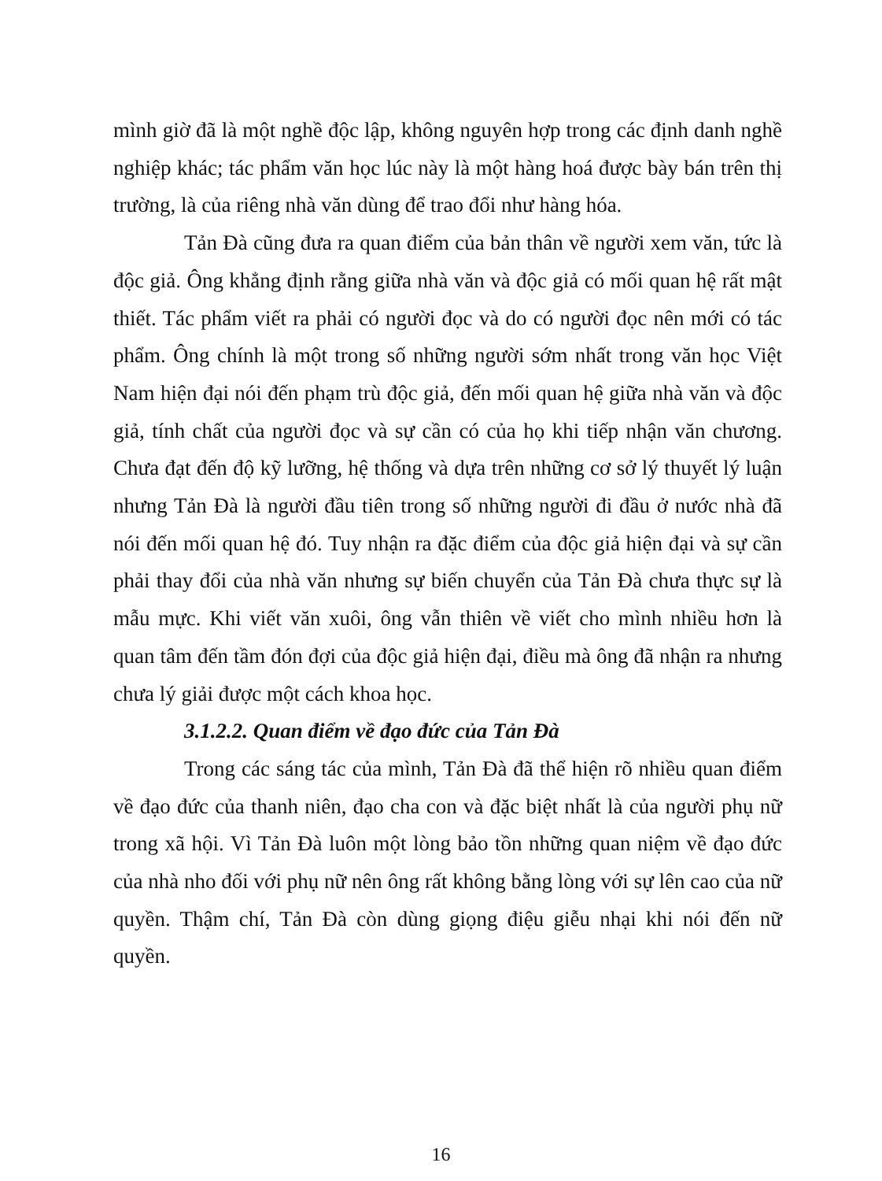mình giờ đã là một nghề độc lập, không nguyên hợp trong các định danh nghề nghiệp khác; tác phẩm văn học lúc này là một hàng hoá được bày bán trên thị trường, là của riêng nhà văn dùng để trao đổi như hàng hóa.
Tản Đà cũng đưa ra quan điểm của bản thân về người xem văn, tức là độc giả. Ông khẳng định rằng giữa nhà văn và độc giả có mối quan hệ rất mật thiết. Tác phẩm viết ra phải có người đọc và do có người đọc nên mới có tác phẩm. Ông chính là một trong số những người sớm nhất trong văn học Việt Nam hiện đại nói đến phạm trù độc giả, đến mối quan hệ giữa nhà văn và độc giả, tính chất của người đọc và sự cần có của họ khi tiếp nhận văn chương. Chưa đạt đến độ kỹ lưỡng, hệ thống và dựa trên những cơ sở lý thuyết lý luận nhưng Tản Đà là người đầu tiên trong số những người đi đầu ở nước nhà đã nói đến mối quan hệ đó. Tuy nhận ra đặc điểm của độc giả hiện đại và sự cần phải thay đổi của nhà văn nhưng sự biến chuyển của Tản Đà chưa thực sự là mẫu mực. Khi viết văn xuôi, ông vẫn thiên về viết cho mình nhiều hơn là quan tâm đến tầm đón đợi của độc giả hiện đại, điều mà ông đã nhận ra nhưng chưa lý giải được một cách khoa học.
3.1.2.2. Quan điểm về đạo đức của Tản Đà
Trong các sáng tác của mình, Tản Đà đã thể hiện rõ nhiều quan điểm về đạo đức của thanh niên, đạo cha con và đặc biệt nhất là của người phụ nữ trong xã hội. Vì Tản Đà luôn một lòng bảo tồn những quan niệm về đạo đức của nhà nho đối với phụ nữ nên ông rất không bằng lòng với sự lên cao của nữ quyền. Thậm chí, Tản Đà còn dùng giọng điệu giễu nhại khi nói đến nữ quyền.
16